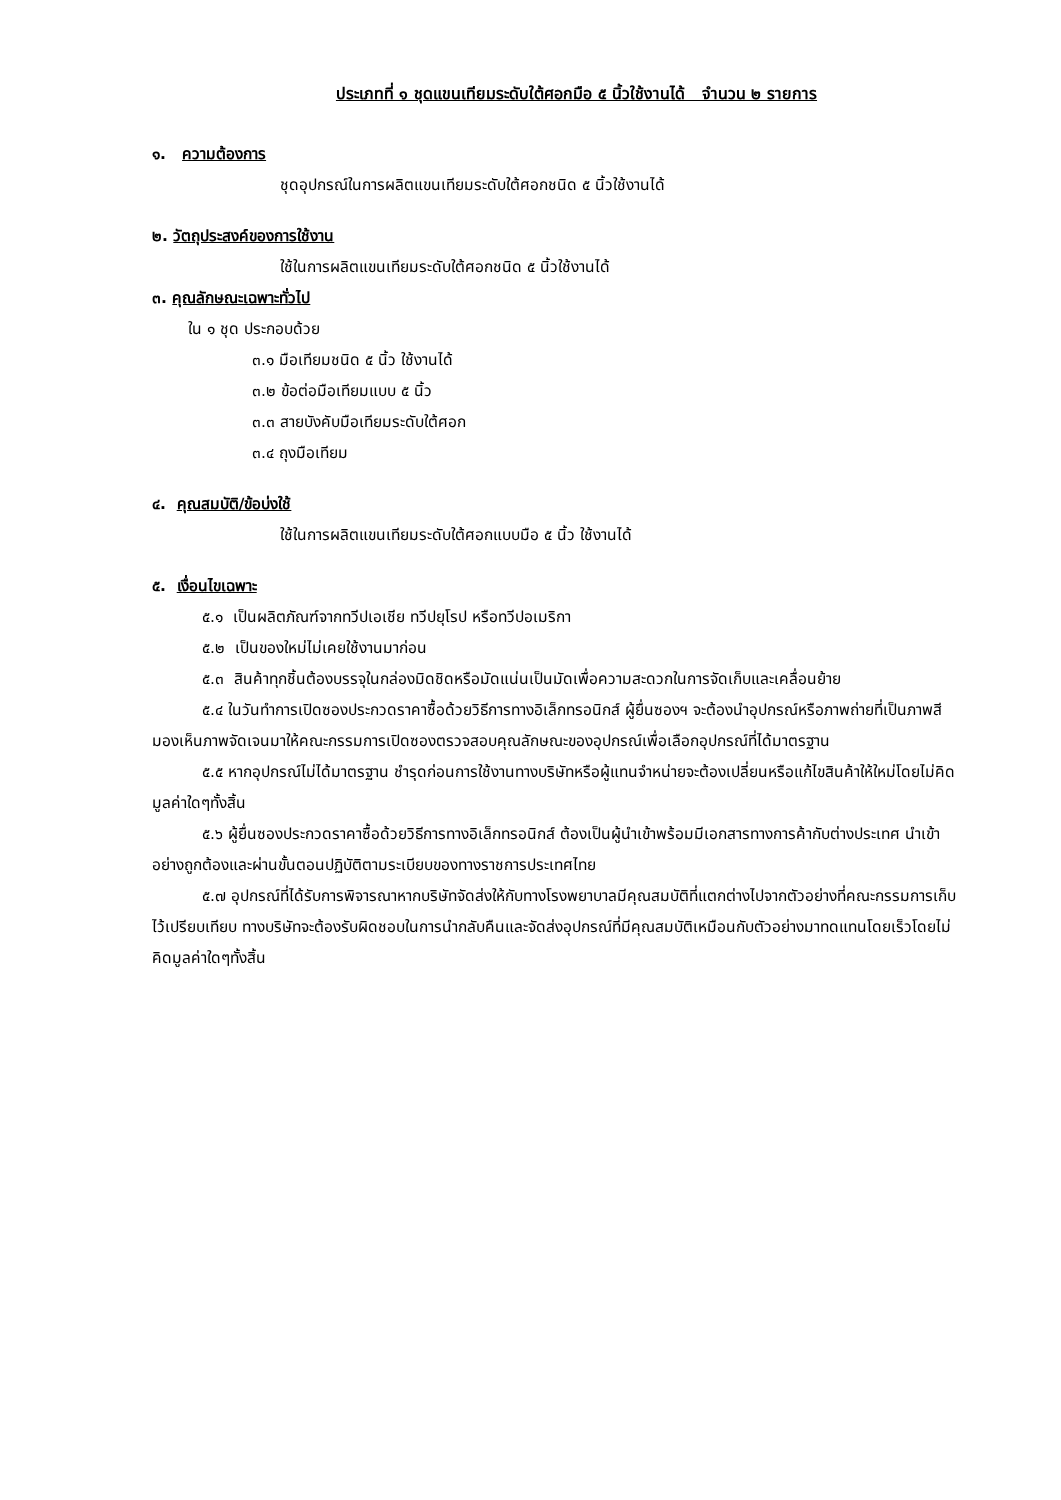ประเภทที่ ๑ ชุดแขนเทียมระดับใต้ศอกมือ ๕ นิ้วใช้งานได้ จำนวน ๒ รายการ
๑. ความต้องการ
ชุดอุปกรณ์ในการผลิตแขนเทียมระดับใต้ศอกชนิด ๕ นิ้วใช้งานได้
๒. วัตถุประสงค์ของการใช้งาน
ใช้ในการผลิตแขนเทียมระดับใต้ศอกชนิด ๕ นิ้วใช้งานได้
๓. คุณลักษณะเฉพาะทั่วไป
ใน ๑ ชุด ประกอบด้วย
๓.๑ มือเทียมชนิด ๕ นิ้ว ใช้งานได้
๓.๒ ข้อต่อมือเทียมแบบ ๕ นิ้ว
๓.๓ สายบังคับมือเทียมระดับใต้ศอก
๓.๔ ถุงมือเทียม
๔. คุณสมบัติ/ข้อบ่งใช้
ใช้ในการผลิตแขนเทียมระดับใต้ศอกแบบมือ ๕ นิ้ว ใช้งานได้
๕. เงื่อนไขเฉพาะ
๕.๑ เป็นผลิตภัณฑ์จากทวีปเอเชีย ทวีปยุโรป หรือทวีปอเมริกา
๕.๒ เป็นของใหม่ไม่เคยใช้งานมาก่อน
๕.๓ สินค้าทุกชิ้นต้องบรรจุในกล่องมิดชิดหรือมัดแน่นเป็นมัดเพื่อความสะดวกในการจัดเก็บและเคลื่อนย้าย
๕.๔ ในวันทำการเปิดซองประกวดราคาซื้อด้วยวิธีการทางอิเล็กทรอนิกส์ ผู้ยื่นซองฯ จะต้องนำอุปกรณ์หรือภาพถ่ายที่เป็นภาพสีมองเห็นภาพจัดเจนมาให้คณะกรรมการเปิดซองตรวจสอบคุณลักษณะของอุปกรณ์เพื่อเลือกอุปกรณ์ที่ได้มาตรฐาน
๕.๕ หากอุปกรณ์ไม่ได้มาตรฐาน ชำรุดก่อนการใช้งานทางบริษัทหรือผู้แทนจำหน่ายจะต้องเปลี่ยนหรือแก้ไขสินค้าให้ใหม่โดยไม่คิดมูลค่าใดๆทั้งสิ้น
๕.๖ ผู้ยื่นซองประกวดราคาซื้อด้วยวิธีการทางอิเล็กทรอนิกส์ ต้องเป็นผู้นำเข้าพร้อมมีเอกสารทางการค้ากับต่างประเทศ นำเข้าอย่างถูกต้องและผ่านขั้นตอนปฏิบัติตามระเบียบของทางราชการประเทศไทย
๕.๗ อุปกรณ์ที่ได้รับการพิจารณาหากบริษัทจัดส่งให้กับทางโรงพยาบาลมีคุณสมบัติที่แตกต่างไปจากตัวอย่างที่คณะกรรมการเก็บไว้เปรียบเทียบ ทางบริษัทจะต้องรับผิดชอบในการนำกลับคืนและจัดส่งอุปกรณ์ที่มีคุณสมบัติเหมือนกับตัวอย่างมาทดแทนโดยเร็วโดยไม่คิดมูลค่าใดๆทั้งสิ้น